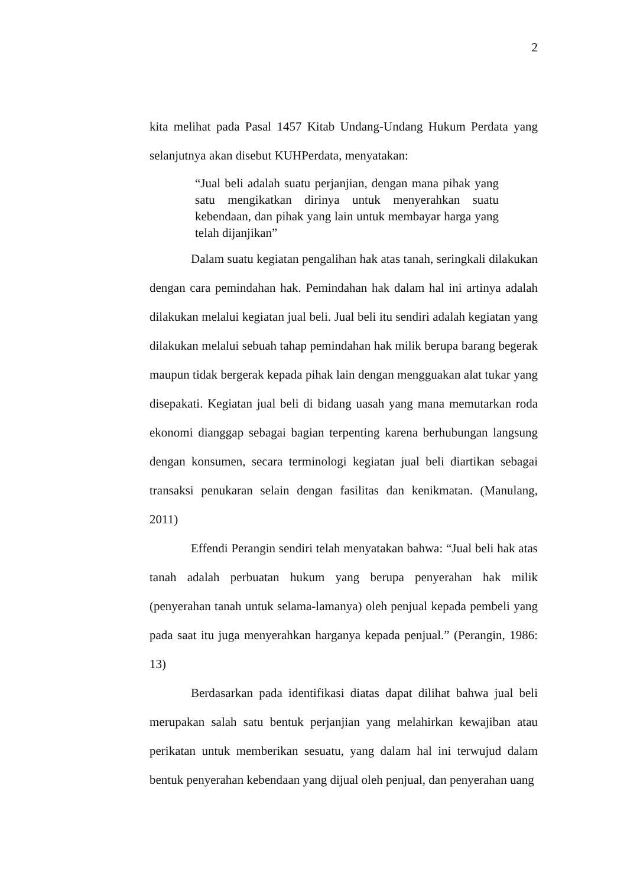2
kita melihat pada Pasal 1457 Kitab Undang-Undang Hukum Perdata yang selanjutnya akan disebut KUHPerdata, menyatakan:
“Jual beli adalah suatu perjanjian, dengan mana pihak yang satu mengikatkan dirinya untuk menyerahkan suatu kebendaan, dan pihak yang lain untuk membayar harga yang telah dijanjikan”
Dalam suatu kegiatan pengalihan hak atas tanah, seringkali dilakukan dengan cara pemindahan hak. Pemindahan hak dalam hal ini artinya adalah dilakukan melalui kegiatan jual beli. Jual beli itu sendiri adalah kegiatan yang dilakukan melalui sebuah tahap pemindahan hak milik berupa barang begerak maupun tidak bergerak kepada pihak lain dengan mengguakan alat tukar yang disepakati. Kegiatan jual beli di bidang uasah yang mana memutarkan roda ekonomi dianggap sebagai bagian terpenting karena berhubungan langsung dengan konsumen, secara terminologi kegiatan jual beli diartikan sebagai transaksi penukaran selain dengan fasilitas dan kenikmatan. (Manulang, 2011)
Effendi Perangin sendiri telah menyatakan bahwa: “Jual beli hak atas tanah adalah perbuatan hukum yang berupa penyerahan hak milik (penyerahan tanah untuk selama-lamanya) oleh penjual kepada pembeli yang pada saat itu juga menyerahkan harganya kepada penjual.” (Perangin, 1986: 13)
Berdasarkan pada identifikasi diatas dapat dilihat bahwa jual beli merupakan salah satu bentuk perjanjian yang melahirkan kewajiban atau perikatan untuk memberikan sesuatu, yang dalam hal ini terwujud dalam bentuk penyerahan kebendaan yang dijual oleh penjual, dan penyerahan uang